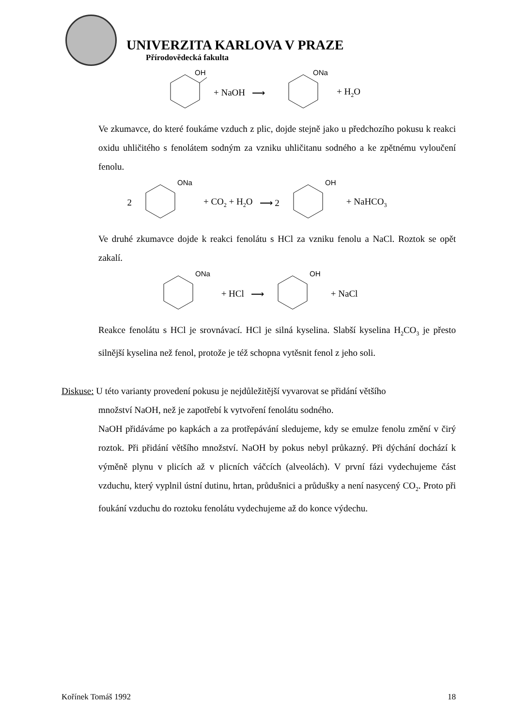UNIVERZITA KARLOVA V PRAZE
Přírodovědecká fakulta
OH
+ NaOH ⟶
ONa
+ H<sub>2</sub>O
Ve zkumavce, do které foukáme vzduch z plic, dojde stejně jako u předchozího pokusu k reakci oxidu uhličitého s fenolátem sodným za vzniku uhličitanu sodného a ke zpětnému vyloučení fenolu.
2
ONa
+ CO<sub>2</sub> + H<sub>2</sub>O ⟶ 2
OH
+ NaHCO<sub>3</sub>
Ve druhé zkumavce dojde k reakci fenolátu s HCl za vzniku fenolu a NaCl. Roztok se opět zakalí.
ONa
+ HCl ⟶
OH
+ NaCl
Reakce fenolátu s HCl je srovnávací. HCl je silná kyselina. Slabší kyselina H<sub>2</sub>CO<sub>3</sub> je přesto silnější kyselina než fenol, protože je též schopna vytěsnit fenol z jeho soli.
Diskuse: U této varianty provedení pokusu je nejdůležitější vyvarovat se přidání většího
množství NaOH, než je zapotřebí k vytvoření fenolátu sodného.
NaOH přidáváme po kapkách a za protřepávání sledujeme, kdy se emulze fenolu změní v čirý roztok. Při přidání většího množství. NaOH by pokus nebyl průkazný. Při dýchání dochází k výměně plynu v plicích až v plicních váčcích (alveolách). V první fázi vydechujeme část vzduchu, který vyplnil ústní dutinu, hrtan, průdušnici a průdušky a není nasycený CO<sub>2</sub>. Proto při foukání vzduchu do roztoku fenolátu vydechujeme až do konce výdechu.
Kořínek Tomáš 1992 18